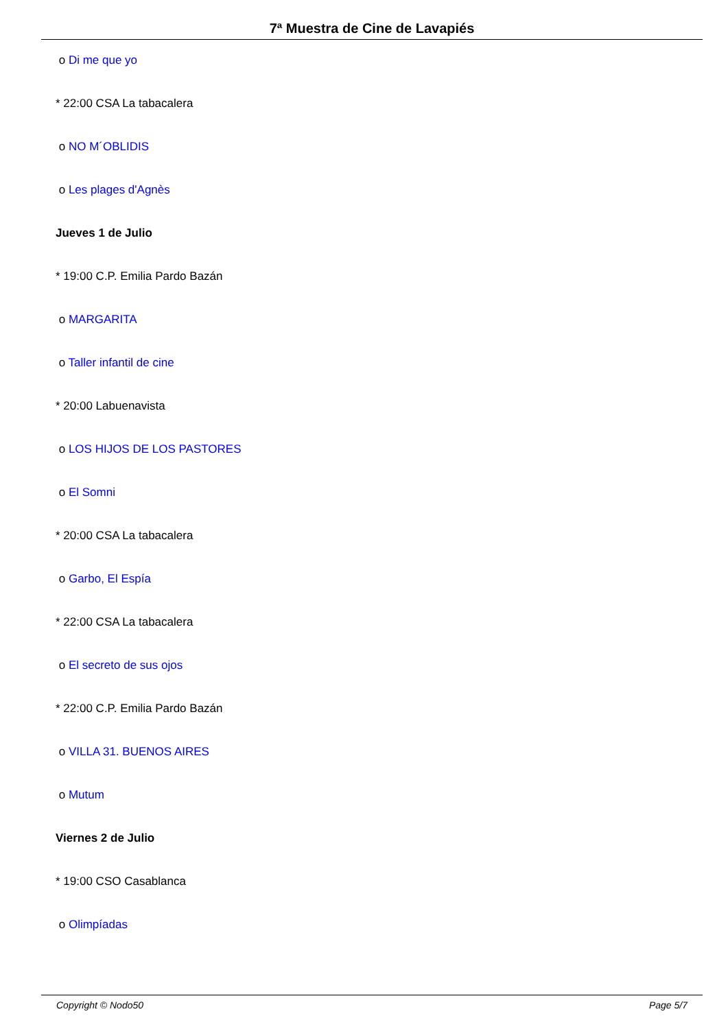7ª Muestra de Cine de Lavapiés
o Di me que yo
* 22:00 CSA La tabacalera
o NO M´OBLIDIS
o Les plages d'Agnès
Jueves 1 de Julio
* 19:00 C.P. Emilia Pardo Bazán
o MARGARITA
o Taller infantil de cine
* 20:00 Labuenavista
o LOS HIJOS DE LOS PASTORES
o El Somni
* 20:00 CSA La tabacalera
o Garbo, El Espía
* 22:00 CSA La tabacalera
o El secreto de sus ojos
* 22:00 C.P. Emilia Pardo Bazán
o VILLA 31. BUENOS AIRES
o Mutum
Viernes 2 de Julio
* 19:00 CSO Casablanca
o Olimpíadas
Copyright © Nodo50 Page 5/7